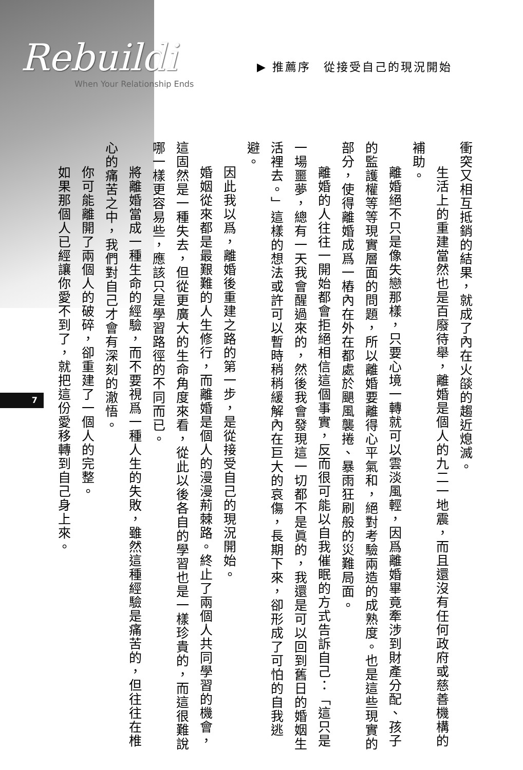Rebuildi
When Your Relationship Ends
▶ 推薦序　從接受自己的現況開始
衝突又相互抵銷的結果，就成了內在火燄的趨近熄滅。
生活上的重建當然也是百廢待舉，離婚是個人的九二一地震，而且還沒有任何政府或慈善機構的補助。
離婚絕不只是像失戀那樣，只要心境一轉就可以雲淡風輕，因爲離婚畢竟牽涉到財產分配、孩子的監護權等等現實層面的問題，所以離婚要離得心平氣和，絕對考驗兩造的成熟度。也是這些現實的部分，使得離婚成爲一樁內在外在都處於颶風襲捲、暴雨狂刷般的災難局面。
離婚的人往往一開始都會拒絕相信這個事實，反而很可能以自我催眠的方式告訴自己：「這只是一場噩夢，總有一天我會醒過來的，然後我會發現這一切都不是眞的，我還是可以回到舊日的婚姻生活裡去。」這樣的想法或許可以暫時稍稍緩解內在巨大的哀傷，長期下來，卻形成了可怕的自我逃避。
因此我以爲，離婚後重建之路的第一步，是從接受自己的現況開始。
婚姻從來都是最艱難的人生修行，而離婚是個人的漫漫荊棘路。終止了兩個人共同學習的機會，這固然是一種失去，但從更廣大的生命角度來看，從此以後各自的學習也是一樣珍貴的，而這很難說哪一樣更容易些，應該只是學習路徑的不同而已。
將離婚當成一種生命的經驗，而不要視爲一種人生的失敗，雖然這種經驗是痛苦的，但往往在椎心的痛苦之中，我們對自己才會有深刻的澈悟。
你可能離開了兩個人的破碎，卻重建了一個人的完整。
如果那個人已經讓你愛不到了，就把這份愛移轉到自己身上來。
7